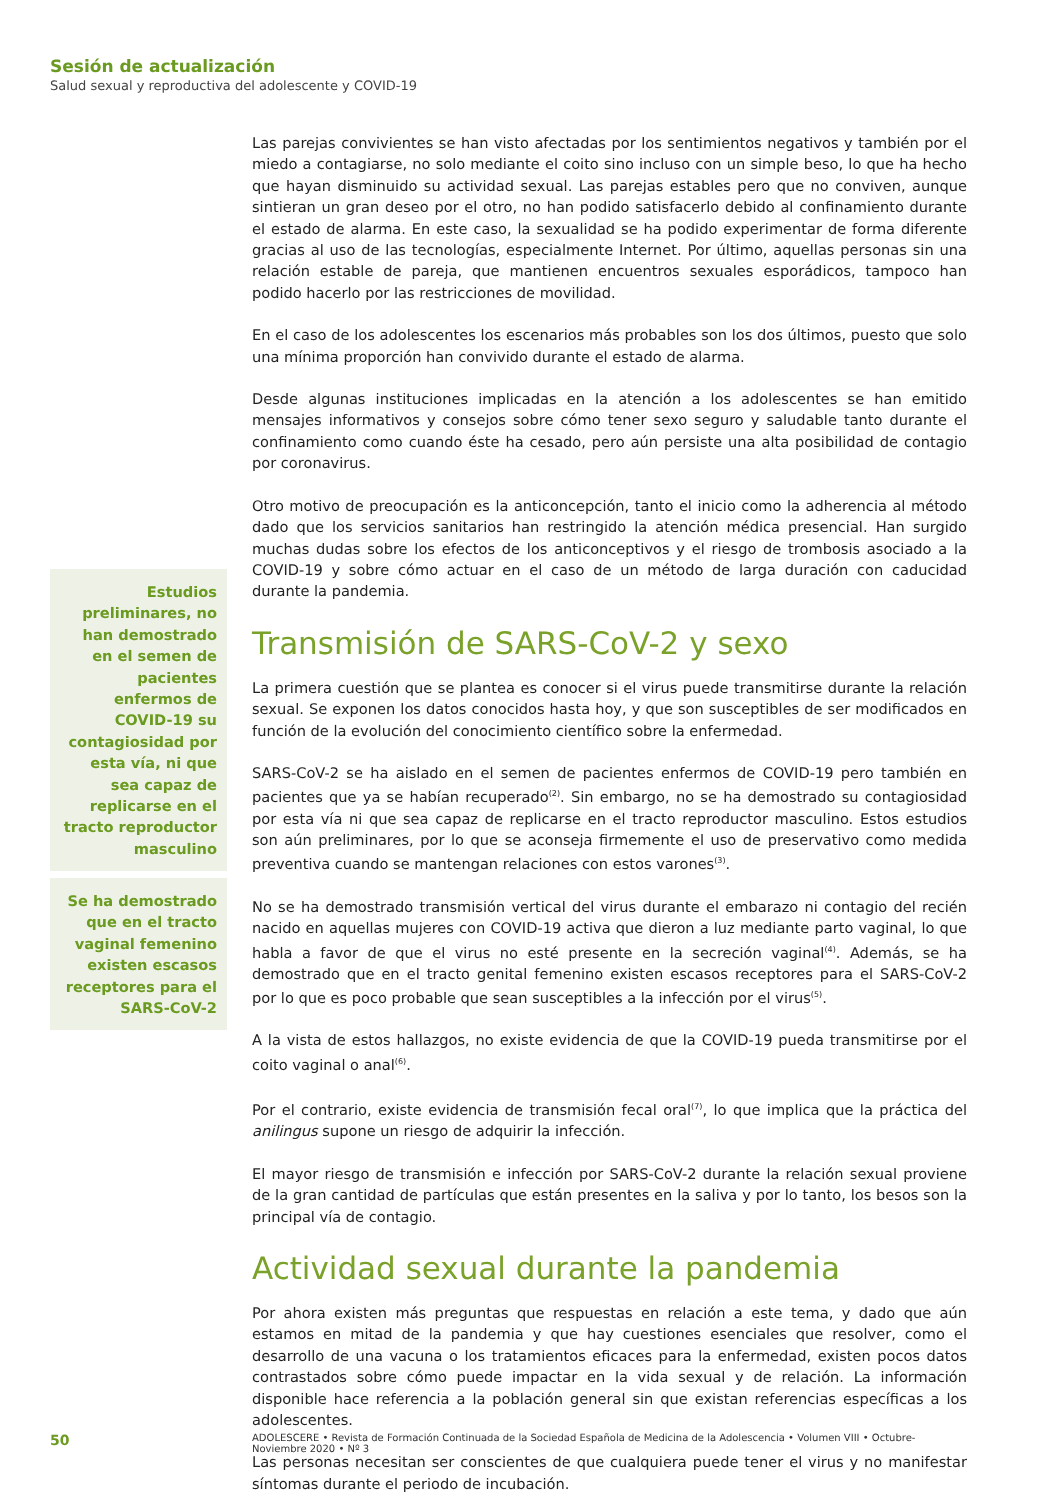Sesión de actualización
Salud sexual y reproductiva del adolescente y COVID-19
Estudios preliminares, no han demostrado en el semen de pacientes enfermos de COVID-19 su contagiosidad por esta vía, ni que sea capaz de replicarse en el tracto reproductor masculino
Se ha demostrado que en el tracto vaginal femenino existen escasos receptores para el SARS-CoV-2
Las parejas convivientes se han visto afectadas por los sentimientos negativos y también por el miedo a contagiarse, no solo mediante el coito sino incluso con un simple beso, lo que ha hecho que hayan disminuido su actividad sexual. Las parejas estables pero que no conviven, aunque sintieran un gran deseo por el otro, no han podido satisfacerlo debido al confinamiento durante el estado de alarma. En este caso, la sexualidad se ha podido experimentar de forma diferente gracias al uso de las tecnologías, especialmente Internet. Por último, aquellas personas sin una relación estable de pareja, que mantienen encuentros sexuales esporádicos, tampoco han podido hacerlo por las restricciones de movilidad.
En el caso de los adolescentes los escenarios más probables son los dos últimos, puesto que solo una mínima proporción han convivido durante el estado de alarma.
Desde algunas instituciones implicadas en la atención a los adolescentes se han emitido mensajes informativos y consejos sobre cómo tener sexo seguro y saludable tanto durante el confinamiento como cuando éste ha cesado, pero aún persiste una alta posibilidad de contagio por coronavirus.
Otro motivo de preocupación es la anticoncepción, tanto el inicio como la adherencia al método dado que los servicios sanitarios han restringido la atención médica presencial. Han surgido muchas dudas sobre los efectos de los anticonceptivos y el riesgo de trombosis asociado a la COVID-19 y sobre cómo actuar en el caso de un método de larga duración con caducidad durante la pandemia.
Transmisión de SARS-CoV-2 y sexo
La primera cuestión que se plantea es conocer si el virus puede transmitirse durante la relación sexual. Se exponen los datos conocidos hasta hoy, y que son susceptibles de ser modificados en función de la evolución del conocimiento científico sobre la enfermedad.
SARS-CoV-2 se ha aislado en el semen de pacientes enfermos de COVID-19 pero también en pacientes que ya se habían recuperado<sup>(2)</sup>. Sin embargo, no se ha demostrado su contagiosidad por esta vía ni que sea capaz de replicarse en el tracto reproductor masculino. Estos estudios son aún preliminares, por lo que se aconseja firmemente el uso de preservativo como medida preventiva cuando se mantengan relaciones con estos varones<sup>(3)</sup>.
No se ha demostrado transmisión vertical del virus durante el embarazo ni contagio del recién nacido en aquellas mujeres con COVID-19 activa que dieron a luz mediante parto vaginal, lo que habla a favor de que el virus no esté presente en la secreción vaginal<sup>(4)</sup>. Además, se ha demostrado que en el tracto genital femenino existen escasos receptores para el SARS-CoV-2 por lo que es poco probable que sean susceptibles a la infección por el virus<sup>(5)</sup>.
A la vista de estos hallazgos, no existe evidencia de que la COVID-19 pueda transmitirse por el coito vaginal o anal<sup>(6)</sup>.
Por el contrario, existe evidencia de transmisión fecal oral<sup>(7)</sup>, lo que implica que la práctica del anilingus supone un riesgo de adquirir la infección.
El mayor riesgo de transmisión e infección por SARS-CoV-2 durante la relación sexual proviene de la gran cantidad de partículas que están presentes en la saliva y por lo tanto, los besos son la principal vía de contagio.
Actividad sexual durante la pandemia
Por ahora existen más preguntas que respuestas en relación a este tema, y dado que aún estamos en mitad de la pandemia y que hay cuestiones esenciales que resolver, como el desarrollo de una vacuna o los tratamientos eficaces para la enfermedad, existen pocos datos contrastados sobre cómo puede impactar en la vida sexual y de relación. La información disponible hace referencia a la población general sin que existan referencias específicas a los adolescentes.
Las personas necesitan ser conscientes de que cualquiera puede tener el virus y no manifestar síntomas durante el periodo de incubación.
50 ADOLESCERE • Revista de Formación Continuada de la Sociedad Española de Medicina de la Adolescencia • Volumen VIII • Octubre-Noviembre 2020 • Nº 3